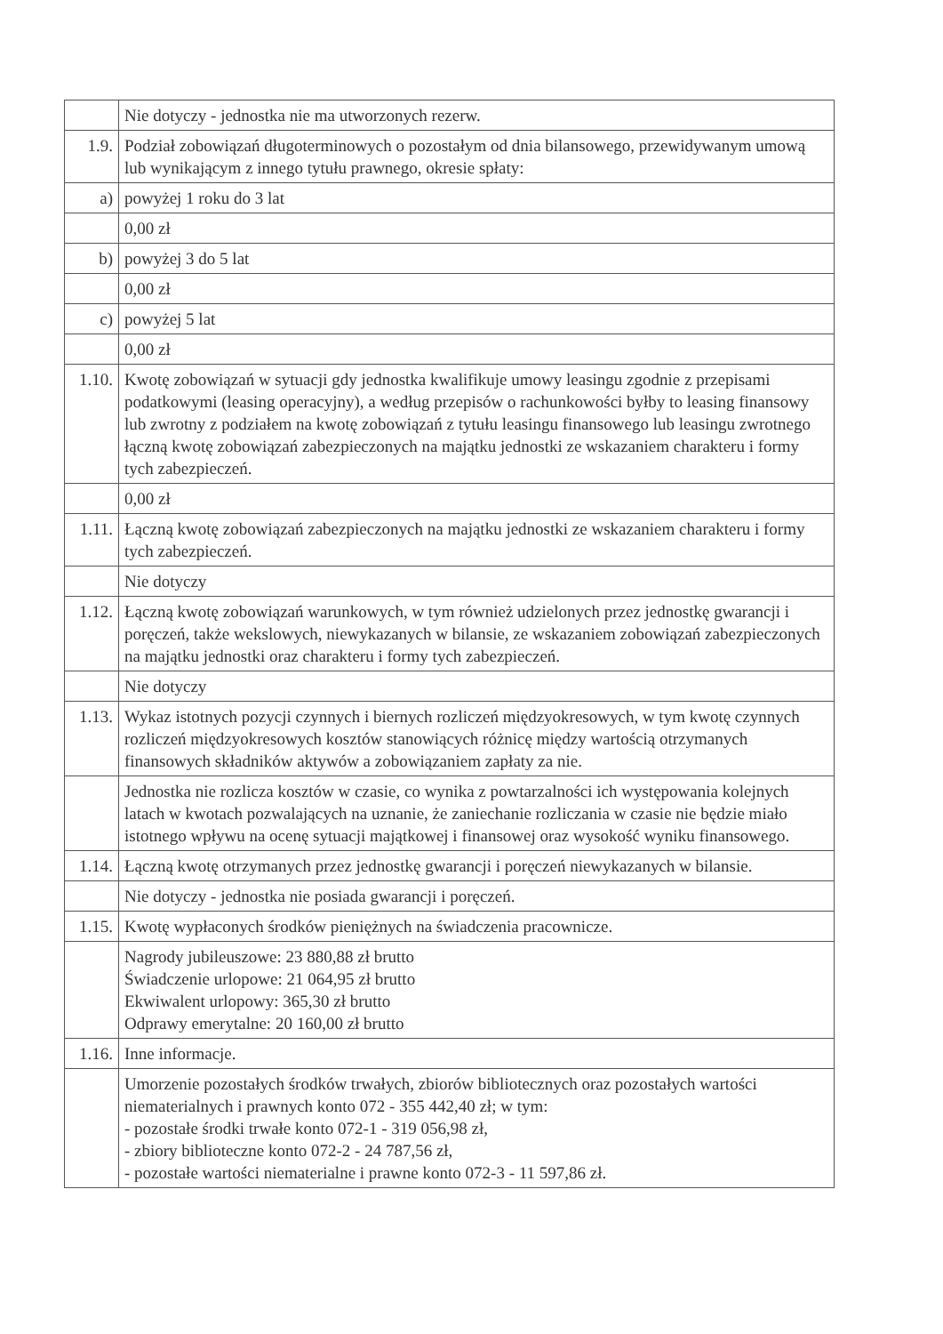| | Nie dotyczy - jednostka nie ma utworzonych rezerw. |
| 1.9. | Podział zobowiązań długoterminowych o pozostałym od dnia bilansowego, przewidywanym umową lub wynikającym z innego tytułu prawnego, okresie spłaty: |
| a) | powyżej 1 roku do 3 lat |
| | 0,00 zł |
| b) | powyżej 3 do 5 lat |
| | 0,00 zł |
| c) | powyżej 5 lat |
| | 0,00 zł |
| 1.10. | Kwotę zobowiązań w sytuacji gdy jednostka kwalifikuje umowy leasingu zgodnie z przepisami podatkowymi (leasing operacyjny), a według przepisów o rachunkowości byłby to leasing finansowy lub zwrotny z podziałem na kwotę zobowiązań z tytułu leasingu finansowego lub leasingu zwrotnego łączną kwotę zobowiązań zabezpieczonych na majątku jednostki ze wskazaniem charakteru i formy tych zabezpieczeń. |
| | 0,00 zł |
| 1.11. | Łączną kwotę zobowiązań zabezpieczonych na majątku jednostki ze wskazaniem charakteru i formy tych zabezpieczeń. |
| | Nie dotyczy |
| 1.12. | Łączną kwotę zobowiązań warunkowych, w tym również udzielonych przez jednostkę gwarancji i poręczeń, także wekslowych, niewykazanych w bilansie, ze wskazaniem zobowiązań zabezpieczonych na majątku jednostki oraz charakteru i formy tych zabezpieczeń. |
| | Nie dotyczy |
| 1.13. | Wykaz istotnych pozycji czynnych i biernych rozliczeń międzyokresowych, w tym kwotę czynnych rozliczeń międzyokresowych kosztów stanowiących różnicę między wartością otrzymanych finansowych składników aktywów a zobowiązaniem zapłaty za nie. |
| | Jednostka nie rozlicza kosztów w czasie, co wynika z powtarzalności ich występowania kolejnych latach w kwotach pozwalających na uznanie, że zaniechanie rozliczania w czasie nie będzie miało istotnego wpływu na ocenę sytuacji majątkowej i finansowej oraz wysokość wyniku finansowego. |
| 1.14. | Łączną kwotę otrzymanych przez jednostkę gwarancji i poręczeń niewykazanych w bilansie. |
| | Nie dotyczy - jednostka nie posiada gwarancji i poręczeń. |
| 1.15. | Kwotę wypłaconych środków pieniężnych na świadczenia pracownicze. |
| | Nagrody jubileuszowe: 23 880,88 zł brutto Świadczenie urlopowe: 21 064,95 zł brutto Ekwiwalent urlopowy: 365,30 zł brutto Odprawy emerytalne: 20 160,00 zł brutto |
| 1.16. | Inne informacje. |
| | Umorzenie pozostałych środków trwałych, zbiorów bibliotecznych oraz pozostałych wartości niematerialnych i prawnych konto 072 - 355 442,40 zł; w tym: - pozostałe środki trwałe konto 072-1 - 319 056,98 zł, - zbiory biblioteczne konto 072-2 - 24 787,56 zł, - pozostałe wartości niematerialne i prawne konto 072-3 - 11 597,86 zł. |